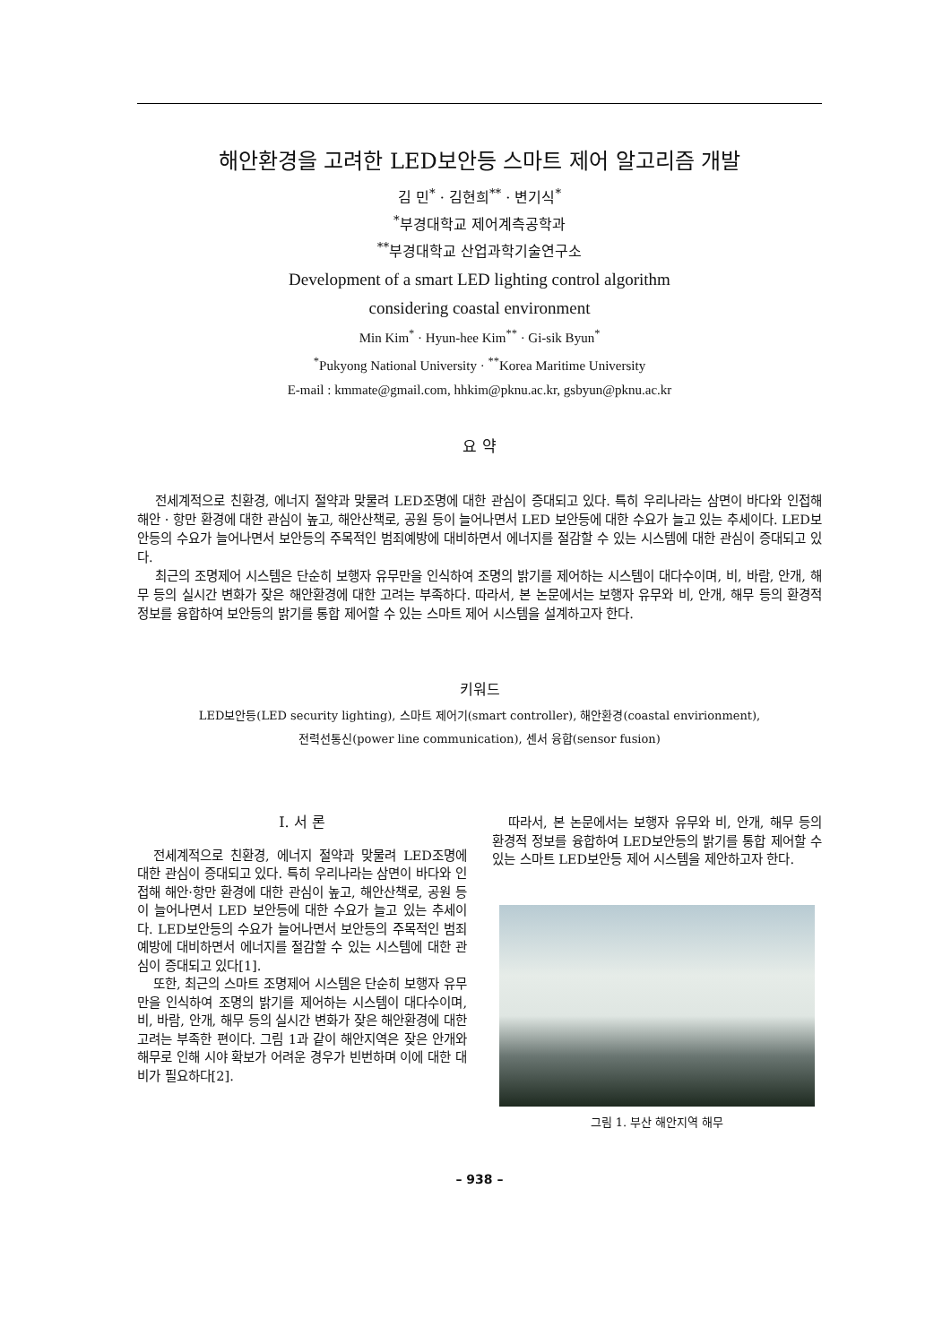해안환경을 고려한 LED보안등 스마트 제어 알고리즘 개발
김 민<sup>*</sup> · 김현희<sup>**</sup> · 변기식<sup>*</sup>
<sup>*</sup> 부경대학교 제어계측공학과
<sup>**</sup> 부경대학교 산업과학기술연구소
Development of a smart LED lighting control algorithm
considering coastal environment
Min Kim<sup>*</sup> · Hyun-hee Kim<sup>**</sup> · Gi-sik Byun<sup>*</sup>
<sup>*</sup> Pukyong National University · <sup>**</sup>Korea Maritime University
E-mail : kmmate@gmail.com, hhkim@pknu.ac.kr, gsbyun@pknu.ac.kr
요 약
전세계적으로 친환경, 에너지 절약과 맞물려 LED조명에 대한 관심이 증대되고 있다. 특히 우리나라는 삼면이 바다와 인접해 해안 · 항만 환경에 대한 관심이 높고, 해안산책로, 공원 등이 늘어나면서 LED 보안등에 대한 수요가 늘고 있는 추세이다. LED보안등의 수요가 늘어나면서 보안등의 주목적인 범죄예방에 대비하면서 에너지를 절감할 수 있는 시스템에 대한 관심이 증대되고 있다.
최근의 조명제어 시스템은 단순히 보행자 유무만을 인식하여 조명의 밝기를 제어하는 시스템이 대다수이며, 비, 바람, 안개, 해무 등의 실시간 변화가 잦은 해안환경에 대한 고려는 부족하다. 따라서, 본 논문에서는 보행자 유무와 비, 안개, 해무 등의 환경적 정보를 융합하여 보안등의 밝기를 통합 제어할 수 있는 스마트 제어 시스템을 설계하고자 한다.
키워드
LED보안등(LED security lighting), 스마트 제어기(smart controller), 해안환경(coastal envirionment),
전력선통신(power line communication), 센서 융합(sensor fusion)
Ⅰ. 서 론
전세계적으로 친환경, 에너지 절약과 맞물려 LED조명에 대한 관심이 증대되고 있다. 특히 우리나라는 삼면이 바다와 인접해 해안·항만 환경에 대한 관심이 높고, 해안산책로, 공원 등이 늘어나면서 LED 보안등에 대한 수요가 늘고 있는 추세이다. LED보안등의 수요가 늘어나면서 보안등의 주목적인 범죄예방에 대비하면서 에너지를 절감할 수 있는 시스템에 대한 관심이 증대되고 있다[1].
또한, 최근의 스마트 조명제어 시스템은 단순히 보행자 유무만을 인식하여 조명의 밝기를 제어하는 시스템이 대다수이며, 비, 바람, 안개, 해무 등의 실시간 변화가 잦은 해안환경에 대한 고려는 부족한 편이다. 그림 1과 같이 해안지역은 잦은 안개와 해무로 인해 시야 확보가 어려운 경우가 빈번하며 이에 대한 대비가 필요하다[2].
따라서, 본 논문에서는 보행자 유무와 비, 안개, 해무 등의 환경적 정보를 융합하여 LED보안등의 밝기를 통합 제어할 수 있는 스마트 LED보안등 제어 시스템을 제안하고자 한다.
그림 1. 부산 해안지역 해무
– 938 –